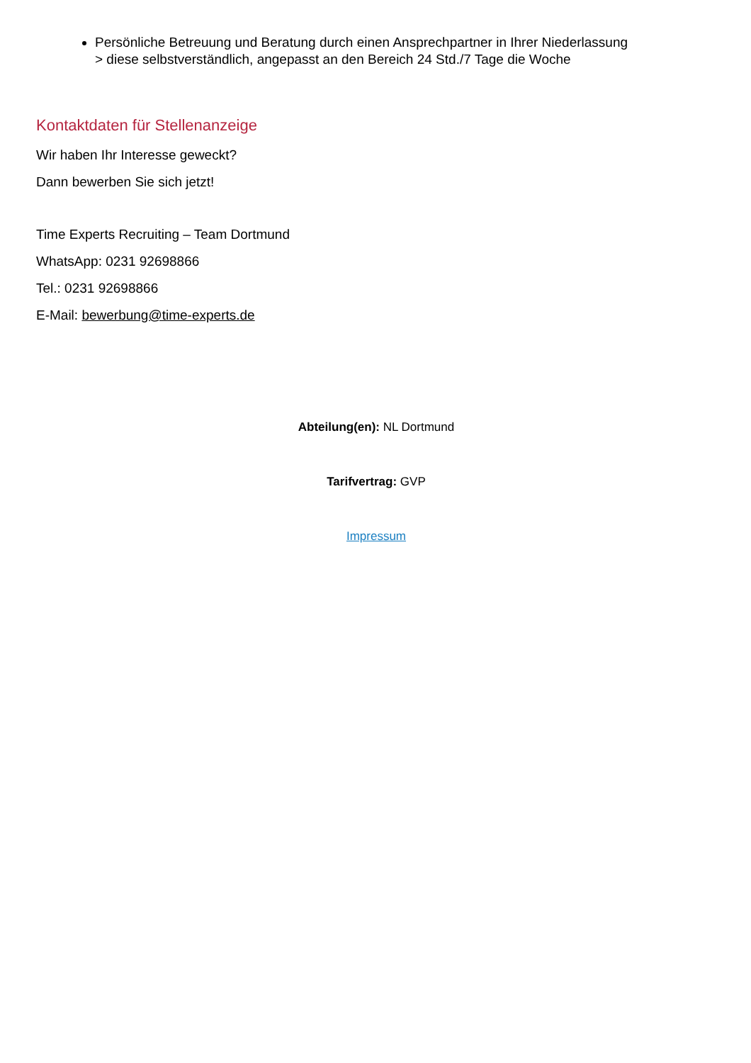Persönliche Betreuung und Beratung durch einen Ansprechpartner in Ihrer Niederlassung
> diese selbstverständlich, angepasst an den Bereich 24 Std./7 Tage die Woche
Kontaktdaten für Stellenanzeige
Wir haben Ihr Interesse geweckt?
Dann bewerben Sie sich jetzt!
Time Experts Recruiting – Team Dortmund
WhatsApp: 0231 92698866
Tel.: 0231 92698866
E-Mail: bewerbung@time-experts.de
Abteilung(en): NL Dortmund
Tarifvertrag: GVP
Impressum